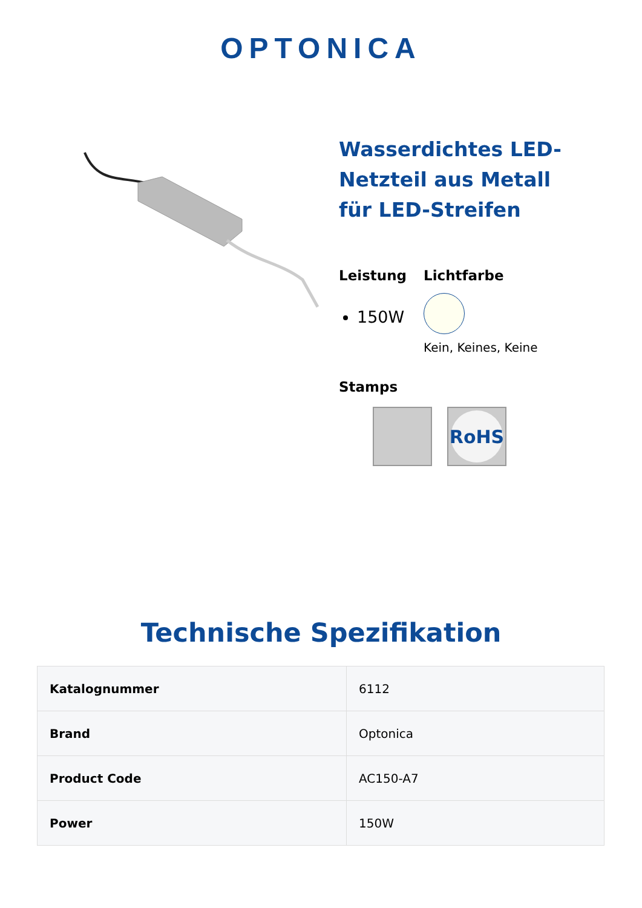OPTONICA
Wasserdichtes LED-Netzteil aus Metall für LED-Streifen
Leistung
150W
Lichtfarbe
Kein, Keines, Keine
Stamps
RoHS
Technische Spezifikation
| Katalognummer | 6112 |
| Brand | Optonica |
| Product Code | AC150-A7 |
| Power | 150W |